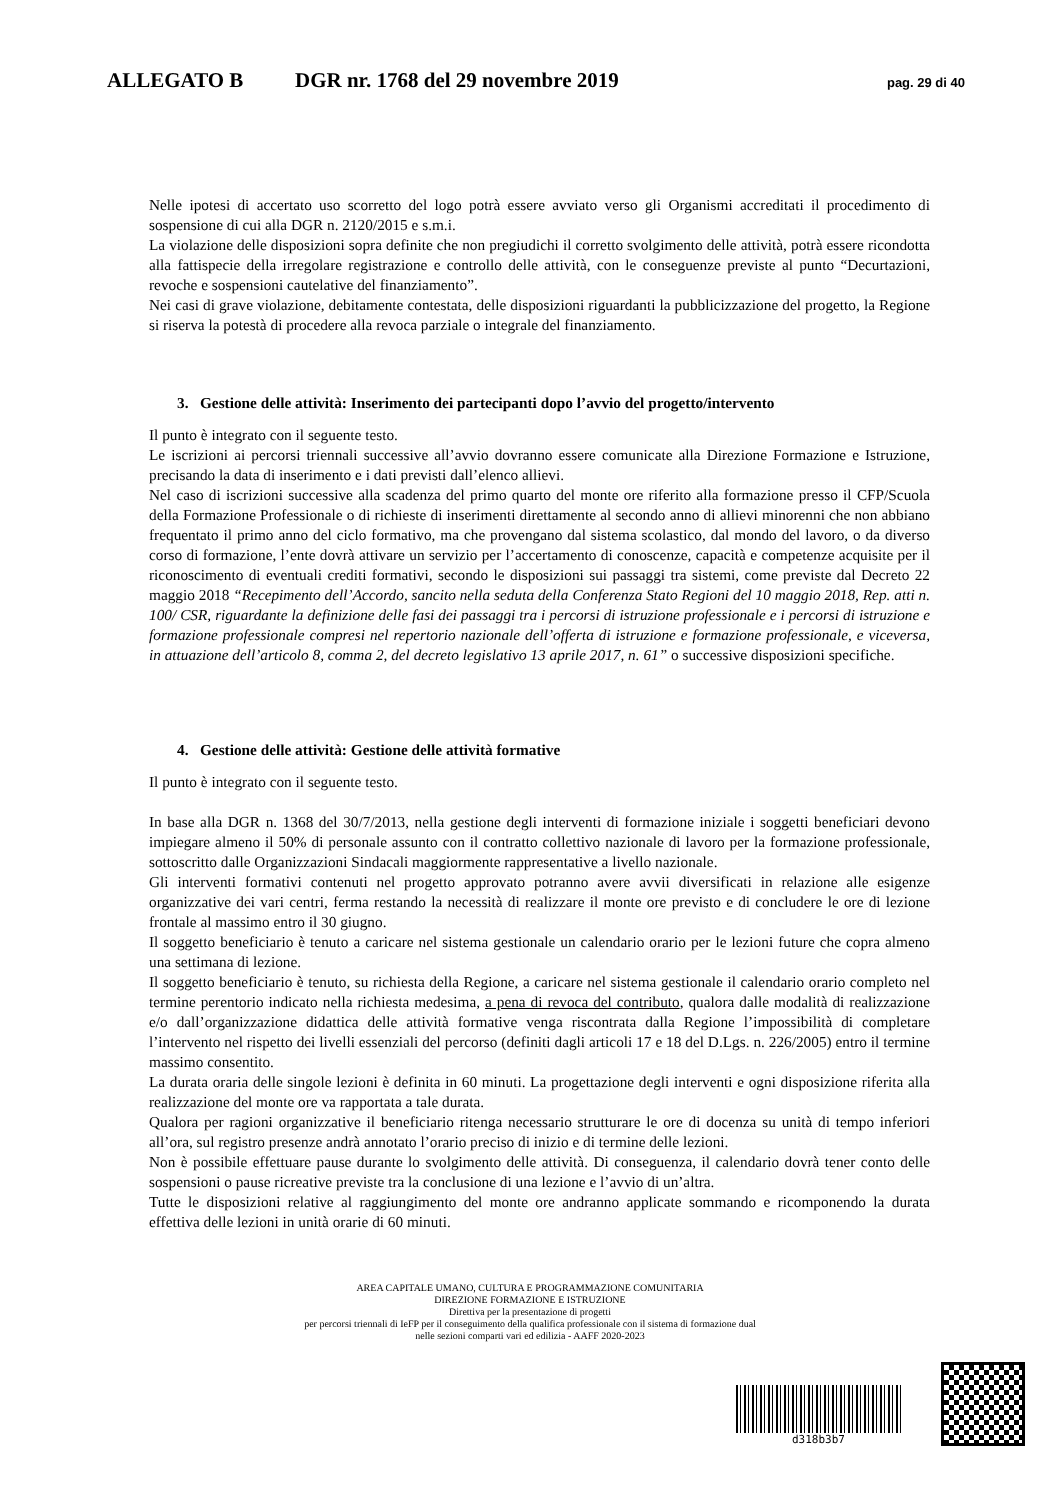ALLEGATO B DGR nr. 1768 del 29 novembre 2019 pag. 29 di 40
Nelle ipotesi di accertato uso scorretto del logo potrà essere avviato verso gli Organismi accreditati il procedimento di sospensione di cui alla DGR n. 2120/2015 e s.m.i.
La violazione delle disposizioni sopra definite che non pregiudichi il corretto svolgimento delle attività, potrà essere ricondotta alla fattispecie della irregolare registrazione e controllo delle attività, con le conseguenze previste al punto “Decurtazioni, revoche e sospensioni cautelative del finanziamento”.
Nei casi di grave violazione, debitamente contestata, delle disposizioni riguardanti la pubblicizzazione del progetto, la Regione si riserva la potestà di procedere alla revoca parziale o integrale del finanziamento.
3. Gestione delle attività: Inserimento dei partecipanti dopo l’avvio del progetto/intervento
Il punto è integrato con il seguente testo.
Le iscrizioni ai percorsi triennali successive all’avvio dovranno essere comunicate alla Direzione Formazione e Istruzione, precisando la data di inserimento e i dati previsti dall’elenco allievi.
Nel caso di iscrizioni successive alla scadenza del primo quarto del monte ore riferito alla formazione presso il CFP/Scuola della Formazione Professionale o di richieste di inserimenti direttamente al secondo anno di allievi minorenni che non abbiano frequentato il primo anno del ciclo formativo, ma che provengano dal sistema scolastico, dal mondo del lavoro, o da diverso corso di formazione, l’ente dovrà attivare un servizio per l’accertamento di conoscenze, capacità e competenze acquisite per il riconoscimento di eventuali crediti formativi, secondo le disposizioni sui passaggi tra sistemi, come previste dal Decreto 22 maggio 2018 “Recepimento dell’Accordo, sancito nella seduta della Conferenza Stato Regioni del 10 maggio 2018, Rep. atti n. 100/ CSR, riguardante la definizione delle fasi dei passaggi tra i percorsi di istruzione professionale e i percorsi di istruzione e formazione professionale compresi nel repertorio nazionale dell’offerta di istruzione e formazione professionale, e viceversa, in attuazione dell’articolo 8, comma 2, del decreto legislativo 13 aprile 2017, n. 61” o successive disposizioni specifiche.
4. Gestione delle attività: Gestione delle attività formative
Il punto è integrato con il seguente testo.
In base alla DGR n. 1368 del 30/7/2013, nella gestione degli interventi di formazione iniziale i soggetti beneficiari devono impiegare almeno il 50% di personale assunto con il contratto collettivo nazionale di lavoro per la formazione professionale, sottoscritto dalle Organizzazioni Sindacali maggiormente rappresentative a livello nazionale.
Gli interventi formativi contenuti nel progetto approvato potranno avere avvii diversificati in relazione alle esigenze organizzative dei vari centri, ferma restando la necessità di realizzare il monte ore previsto e di concludere le ore di lezione frontale al massimo entro il 30 giugno.
Il soggetto beneficiario è tenuto a caricare nel sistema gestionale un calendario orario per le lezioni future che copra almeno una settimana di lezione.
Il soggetto beneficiario è tenuto, su richiesta della Regione, a caricare nel sistema gestionale il calendario orario completo nel termine perentorio indicato nella richiesta medesima, a pena di revoca del contributo, qualora dalle modalità di realizzazione e/o dall’organizzazione didattica delle attività formative venga riscontrata dalla Regione l’impossibilità di completare l’intervento nel rispetto dei livelli essenziali del percorso (definiti dagli articoli 17 e 18 del D.Lgs. n. 226/2005) entro il termine massimo consentito.
La durata oraria delle singole lezioni è definita in 60 minuti. La progettazione degli interventi e ogni disposizione riferita alla realizzazione del monte ore va rapportata a tale durata.
Qualora per ragioni organizzative il beneficiario ritenga necessario strutturare le ore di docenza su unità di tempo inferiori all’ora, sul registro presenze andrà annotato l’orario preciso di inizio e di termine delle lezioni.
Non è possibile effettuare pause durante lo svolgimento delle attività. Di conseguenza, il calendario dovrà tener conto delle sospensioni o pause ricreative previste tra la conclusione di una lezione e l’avvio di un’altra.
Tutte le disposizioni relative al raggiungimento del monte ore andranno applicate sommando e ricomponendo la durata effettiva delle lezioni in unità orarie di 60 minuti.
AREA CAPITALE UMANO, CULTURA E PROGRAMMAZIONE COMUNITARIA
DIREZIONE FORMAZIONE E ISTRUZIONE
Direttiva per la presentazione di progetti
per percorsi triennali di IeFP per il conseguimento della qualifica professionale con il sistema di formazione dual
nelle sezioni comparti vari ed edilizia - AAFF 2020-2023
d318b3b7